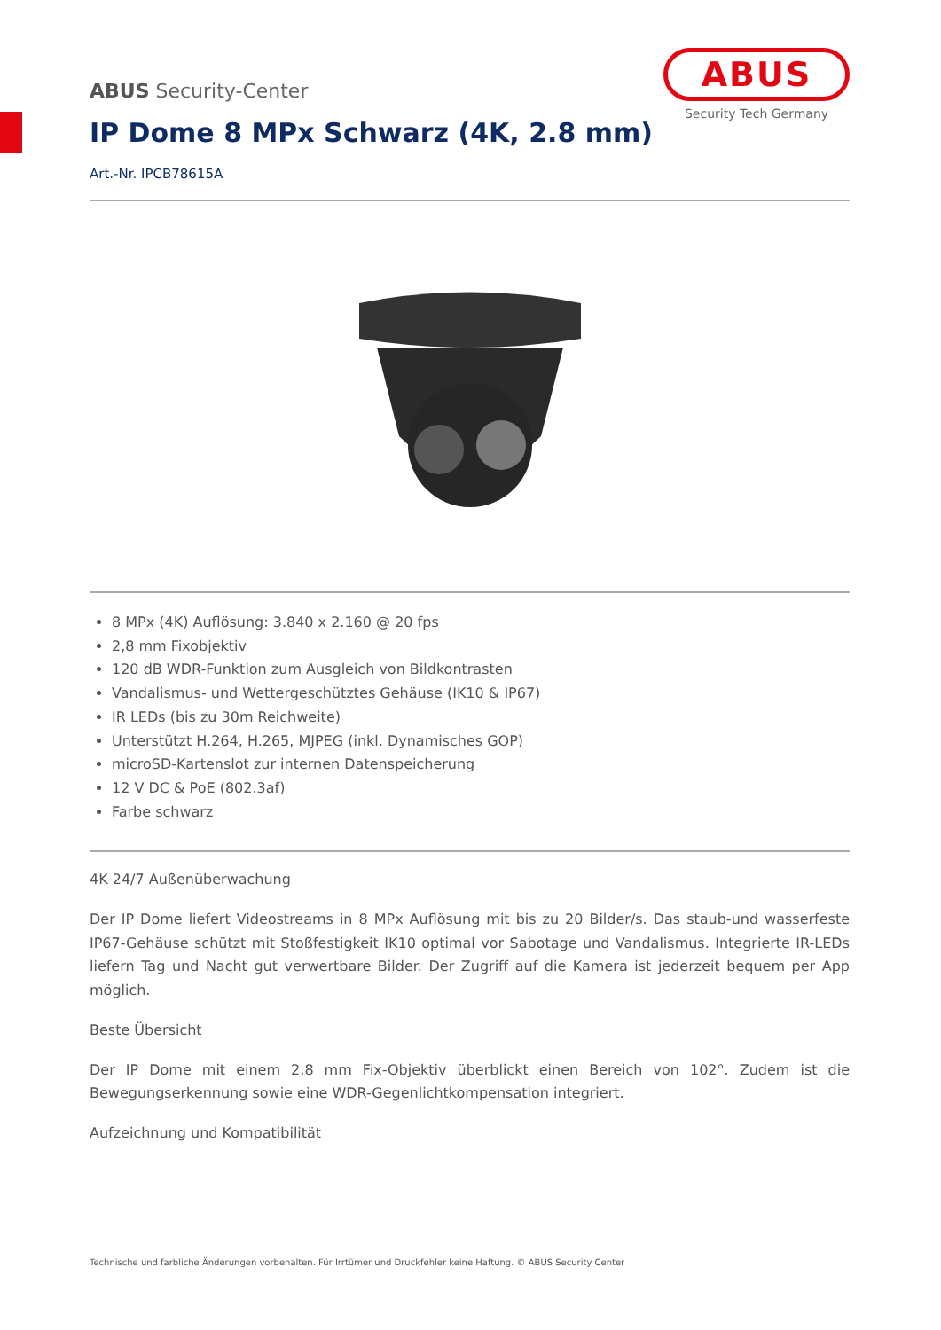ABUS Security-Center
ABUS
Security Tech Germany
IP Dome 8 MPx Schwarz (4K, 2.8 mm)
Art.-Nr. IPCB78615A
8 MPx (4K) Auflösung: 3.840 x 2.160 @ 20 fps
2,8 mm Fixobjektiv
120 dB WDR-Funktion zum Ausgleich von Bildkontrasten
Vandalismus- und Wettergeschütztes Gehäuse (IK10 & IP67)
IR LEDs (bis zu 30m Reichweite)
Unterstützt H.264, H.265, MJPEG (inkl. Dynamisches GOP)
microSD-Kartenslot zur internen Datenspeicherung
12 V DC & PoE (802.3af)
Farbe schwarz
4K 24/7 Außenüberwachung
Der IP Dome liefert Videostreams in 8 MPx Auflösung mit bis zu 20 Bilder/s. Das staub-und wasserfeste IP67-Gehäuse schützt mit Stoßfestigkeit IK10 optimal vor Sabotage und Vandalismus. Integrierte IR-LEDs liefern Tag und Nacht gut verwertbare Bilder. Der Zugriff auf die Kamera ist jederzeit bequem per App möglich.
Beste Übersicht
Der IP Dome mit einem 2,8 mm Fix-Objektiv überblickt einen Bereich von 102°. Zudem ist die Bewegungserkennung sowie eine WDR-Gegenlichtkompensation integriert.
Aufzeichnung und Kompatibilität
Technische und farbliche Änderungen vorbehalten. Für Irrtümer und Druckfehler keine Haftung. © ABUS Security Center